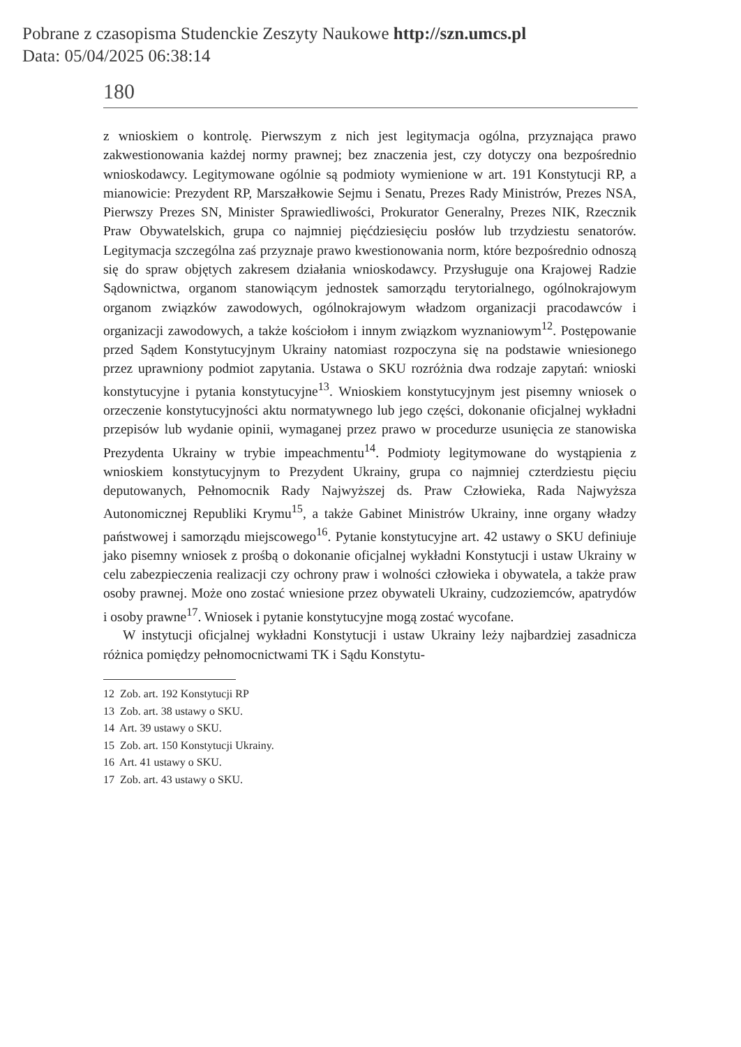Pobrane z czasopisma Studenckie Zeszyty Naukowe http://szn.umcs.pl
Data: 05/04/2025 06:38:14
180
z wnioskiem o kontrolę. Pierwszym z nich jest legitymacja ogólna, przyznająca prawo zakwestionowania każdej normy prawnej; bez znaczenia jest, czy dotyczy ona bezpośrednio wnioskodawcy. Legitymowane ogólnie są podmioty wymienione w art. 191 Konstytucji RP, a mianowicie: Prezydent RP, Marszałkowie Sejmu i Senatu, Prezes Rady Ministrów, Prezes NSA, Pierwszy Prezes SN, Minister Sprawiedliwości, Prokurator Generalny, Prezes NIK, Rzecznik Praw Obywatelskich, grupa co najmniej pięćdziesięciu posłów lub trzydziestu senatorów. Legitymacja szczególna zaś przyznaje prawo kwestionowania norm, które bezpośrednio odnoszą się do spraw objętych zakresem działania wnioskodawcy. Przysługuje ona Krajowej Radzie Sądownictwa, organom stanowiącym jednostek samorządu terytorialnego, ogólnokrajowym organom związków zawodowych, ogólnokrajowym władzom organizacji pracodawców i organizacji zawodowych, a także kościołom i innym związkom wyznaniowym<sup>12</sup>. Postępowanie przed Sądem Konstytucyjnym Ukrainy natomiast rozpoczyna się na podstawie wniesionego przez uprawniony podmiot zapytania. Ustawa o SKU rozróżnia dwa rodzaje zapytań: wnioski konstytucyjne i pytania konstytucyjne<sup>13</sup>. Wnioskiem konstytucyjnym jest pisemny wniosek o orzeczenie konstytucyjności aktu normatywnego lub jego części, dokonanie oficjalnej wykładni przepisów lub wydanie opinii, wymaganej przez prawo w procedurze usunięcia ze stanowiska Prezydenta Ukrainy w trybie impeachmentu<sup>14</sup>. Podmioty legitymowane do wystąpienia z wnioskiem konstytucyjnym to Prezydent Ukrainy, grupa co najmniej czterdziestu pięciu deputowanych, Pełnomocnik Rady Najwyższej ds. Praw Człowieka, Rada Najwyższa Autonomicznej Republiki Krymu<sup>15</sup>, a także Gabinet Ministrów Ukrainy, inne organy władzy państwowej i samorządu miejscowego<sup>16</sup>. Pytanie konstytucyjne art. 42 ustawy o SKU definiuje jako pisemny wniosek z prośbą o dokonanie oficjalnej wykładni Konstytucji i ustaw Ukrainy w celu zabezpieczenia realizacji czy ochrony praw i wolności człowieka i obywatela, a także praw osoby prawnej. Może ono zostać wniesione przez obywateli Ukrainy, cudzoziemców, apatrydów i osoby prawne<sup>17</sup>. Wniosek i pytanie konstytucyjne mogą zostać wycofane.
W instytucji oficjalnej wykładni Konstytucji i ustaw Ukrainy leży najbardziej zasadnicza różnica pomiędzy pełnomocnictwami TK i Sądu Konstytu-
12 Zob. art. 192 Konstytucji RP
13 Zob. art. 38 ustawy o SKU.
14 Art. 39 ustawy o SKU.
15 Zob. art. 150 Konstytucji Ukrainy.
16 Art. 41 ustawy o SKU.
17 Zob. art. 43 ustawy o SKU.